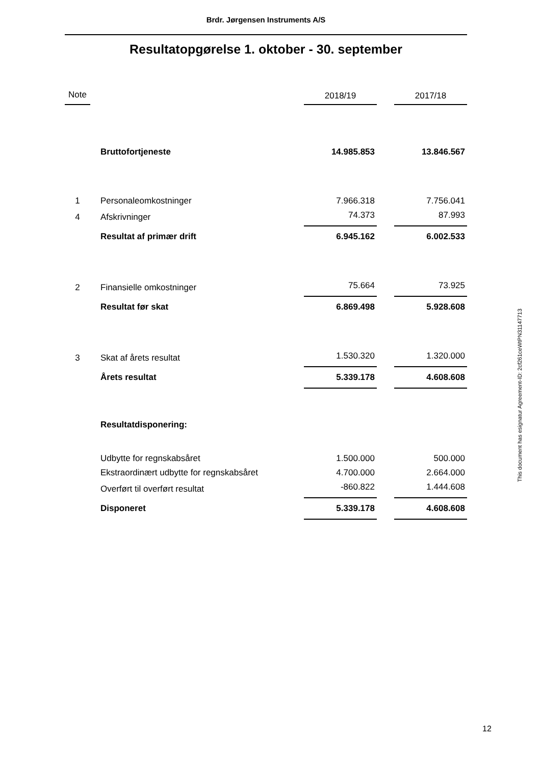Brdr. Jørgensen Instruments A/S
Resultatopgørelse 1. oktober - 30. september
| Note | | 2018/19 | | 2017/18 |
| --- | --- | --- | --- | --- |
| | Bruttofortjeneste | 14.985.853 | | 13.846.567 |
| 1 | Personaleomkostninger | 7.966.318 | | 7.756.041 |
| 4 | Afskrivninger | 74.373 | | 87.993 |
| | Resultat af primær drift | 6.945.162 | | 6.002.533 |
| 2 | Finansielle omkostninger | 75.664 | | 73.925 |
| | Resultat før skat | 6.869.498 | | 5.928.608 |
| 3 | Skat af årets resultat | 1.530.320 | | 1.320.000 |
| | Årets resultat | 5.339.178 | | 4.608.608 |
| | Resultatdisponering: | | | |
| | Udbytte for regnskabsåret | 1.500.000 | | 500.000 |
| | Ekstraordinært udbytte for regnskabsåret | 4.700.000 | | 2.664.000 |
| | Overført til overført resultat | -860.822 | | 1.444.608 |
| | Disponeret | 5.339.178 | | 4.608.608 |
This document has esignatur Agreement-ID: 2cf261ceWtPN31147713
12